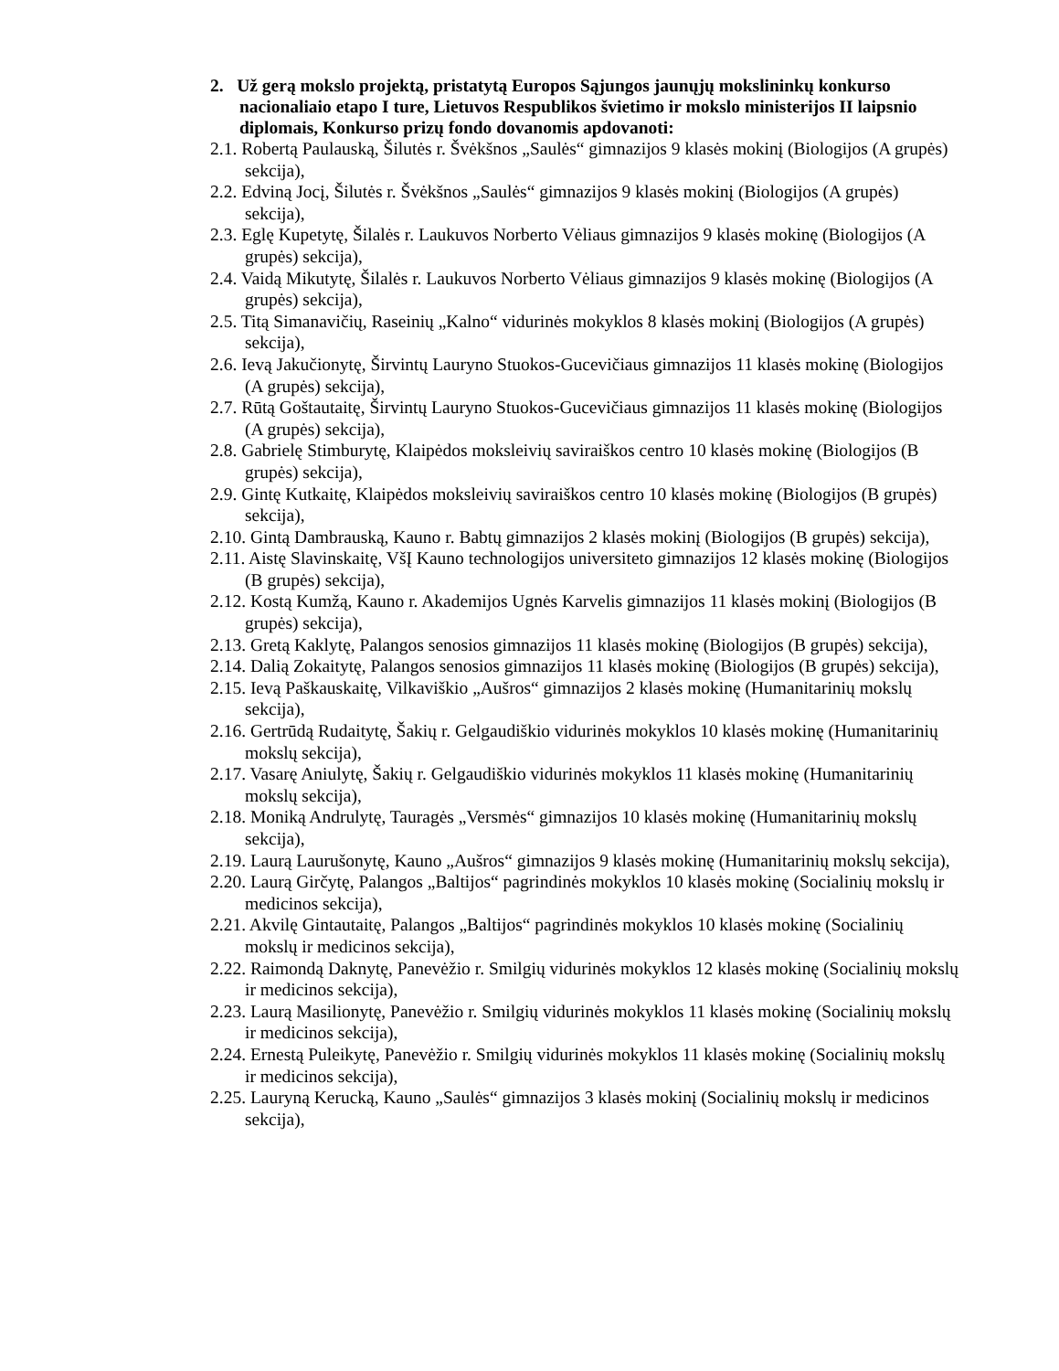2. Už gerą mokslo projektą, pristatytą Europos Sąjungos jaunųjų mokslininkų konkurso nacionaliaio etapo I ture, Lietuvos Respublikos švietimo ir mokslo ministerijos II laipsnio diplomais, Konkurso prizų fondo dovanomis apdovanoti:
2.1. Robertą Paulauską, Šilutės r. Švėkšnos „Saulės“ gimnazijos 9 klasės mokinį (Biologijos (A grupės) sekcija),
2.2. Edviną Jocį, Šilutės r. Švėkšnos „Saulės“ gimnazijos 9 klasės mokinį (Biologijos (A grupės) sekcija),
2.3. Eglę Kupetytę, Šilalės r. Laukuvos Norberto Vėliaus gimnazijos 9 klasės mokinę (Biologijos (A grupės) sekcija),
2.4. Vaidą Mikutytę, Šilalės r. Laukuvos Norberto Vėliaus gimnazijos 9 klasės mokinę (Biologijos (A grupės) sekcija),
2.5. Titą Simanavičių, Raseinių „Kalno“ vidurinės mokyklos 8 klasės mokinį (Biologijos (A grupės) sekcija),
2.6. Ievą Jakučionytę, Širvintų Lauryno Stuokos-Gucevičiaus gimnazijos 11 klasės mokinę (Biologijos (A grupės) sekcija),
2.7. Rūtą Goštautaitę, Širvintų Lauryno Stuokos-Gucevičiaus gimnazijos 11 klasės mokinę (Biologijos (A grupės) sekcija),
2.8. Gabrielę Stimburytę, Klaipėdos moksleivių saviraiškos centro 10 klasės mokinę (Biologijos (B grupės) sekcija),
2.9. Gintę Kutkaitę, Klaipėdos moksleivių saviraiškos centro 10 klasės mokinę (Biologijos (B grupės) sekcija),
2.10. Gintą Dambrauską, Kauno r. Babtų gimnazijos 2 klasės mokinį (Biologijos (B grupės) sekcija),
2.11. Aistę Slavinskaitę, VšĮ Kauno technologijos universiteto gimnazijos 12 klasės mokinę (Biologijos (B grupės) sekcija),
2.12. Kostą Kumžą, Kauno r. Akademijos Ugnės Karvelis gimnazijos 11 klasės mokinį (Biologijos (B grupės) sekcija),
2.13. Gretą Kaklytę, Palangos senosios gimnazijos 11 klasės mokinę (Biologijos (B grupės) sekcija),
2.14. Dalią Zokaitytę, Palangos senosios gimnazijos 11 klasės mokinę (Biologijos (B grupės) sekcija),
2.15. Ievą Paškauskaitę, Vilkaviškio „Aušros“ gimnazijos 2 klasės mokinę (Humanitarinių mokslų sekcija),
2.16. Gertrūdą Rudaitytę, Šakių r. Gelgaudiškio vidurinės mokyklos 10 klasės mokinę (Humanitarinių mokslų sekcija),
2.17. Vasarę Aniulytę, Šakių r. Gelgaudiškio vidurinės mokyklos 11 klasės mokinę (Humanitarinių mokslų sekcija),
2.18. Moniką Andrulytę, Tauragės „Versmės“ gimnazijos 10 klasės mokinę (Humanitarinių mokslų sekcija),
2.19. Laurą Laurušonytę, Kauno „Aušros“ gimnazijos 9 klasės mokinę (Humanitarinių mokslų sekcija),
2.20. Laurą Girčytę, Palangos „Baltijos“ pagrindinės mokyklos 10 klasės mokinę (Socialinių mokslų ir medicinos sekcija),
2.21. Akvilę Gintautaitę, Palangos „Baltijos“ pagrindinės mokyklos 10 klasės mokinę (Socialinių mokslų ir medicinos sekcija),
2.22. Raimondą Daknytę, Panevėžio r. Smilgių vidurinės mokyklos 12 klasės mokinę (Socialinių mokslų ir medicinos sekcija),
2.23. Laurą Masilionytę, Panevėžio r. Smilgių vidurinės mokyklos 11 klasės mokinę (Socialinių mokslų ir medicinos sekcija),
2.24. Ernestą Puleikytę, Panevėžio r. Smilgių vidurinės mokyklos 11 klasės mokinę (Socialinių mokslų ir medicinos sekcija),
2.25. Lauryną Kerucką, Kauno „Saulės“ gimnazijos 3 klasės mokinį (Socialinių mokslų ir medicinos sekcija),